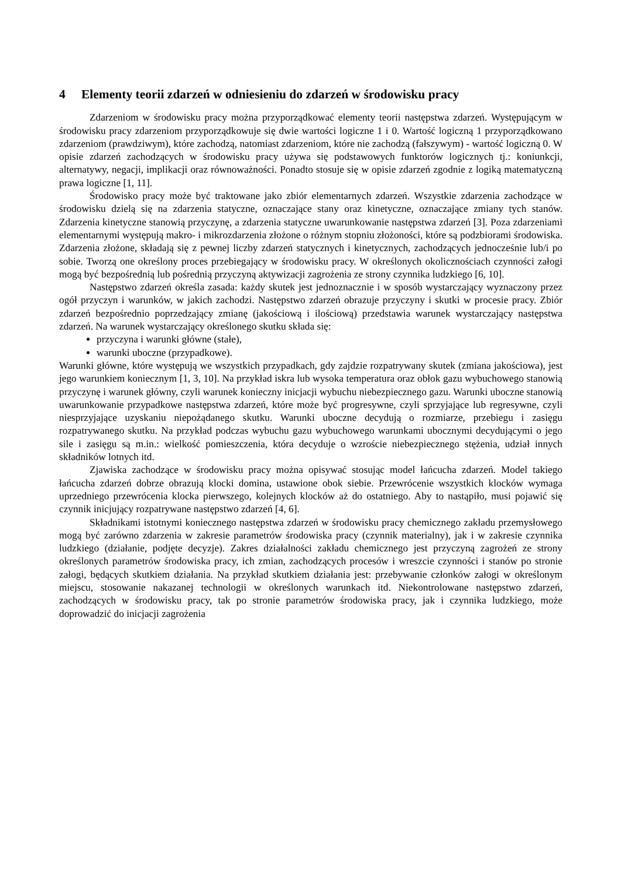4 Elementy teorii zdarzeń w odniesieniu do zdarzeń w środowisku pracy
Zdarzeniom w środowisku pracy można przyporządkować elementy teorii następstwa zdarzeń. Występującym w środowisku pracy zdarzeniom przyporządkowuje się dwie wartości logiczne 1 i 0. Wartość logiczną 1 przyporządkowano zdarzeniom (prawdziwym), które zachodzą, natomiast zdarzeniom, które nie zachodzą (fałszywym) - wartość logiczną 0. W opisie zdarzeń zachodzących w środowisku pracy używa się podstawowych funktorów logicznych tj.: koniunkcji, alternatywy, negacji, implikacji oraz równoważności. Ponadto stosuje się w opisie zdarzeń zgodnie z logiką matematyczną prawa logiczne [1, 11].
Środowisko pracy może być traktowane jako zbiór elementarnych zdarzeń. Wszystkie zdarzenia zachodzące w środowisku dzielą się na zdarzenia statyczne, oznaczające stany oraz kinetyczne, oznaczające zmiany tych stanów. Zdarzenia kinetyczne stanowią przyczynę, a zdarzenia statyczne uwarunkowanie następstwa zdarzeń [3]. Poza zdarzeniami elementarnymi występują makro- i mikrozdarzenia złożone o różnym stopniu złożoności, które są podzbiorami środowiska. Zdarzenia złożone, składają się z pewnej liczby zdarzeń statycznych i kinetycznych, zachodzących jednocześnie lub/i po sobie. Tworzą one określony proces przebiegający w środowisku pracy. W określonych okolicznościach czynności załogi mogą być bezpośrednią lub pośrednią przyczyną aktywizacji zagrożenia ze strony czynnika ludzkiego [6, 10].
Następstwo zdarzeń określa zasada: każdy skutek jest jednoznacznie i w sposób wystarczający wyznaczony przez ogół przyczyn i warunków, w jakich zachodzi. Następstwo zdarzeń obrazuje przyczyny i skutki w procesie pracy. Zbiór zdarzeń bezpośrednio poprzedzający zmianę (jakościową i ilościową) przedstawia warunek wystarczający następstwa zdarzeń. Na warunek wystarczający określonego skutku składa się:
przyczyna i warunki główne (stałe),
warunki uboczne (przypadkowe).
Warunki główne, które występują we wszystkich przypadkach, gdy zajdzie rozpatrywany skutek (zmiana jakościowa), jest jego warunkiem koniecznym [1, 3, 10]. Na przykład iskra lub wysoka temperatura oraz obłok gazu wybuchowego stanowią przyczynę i warunek główny, czyli warunek konieczny inicjacji wybuchu niebezpiecznego gazu. Warunki uboczne stanowią uwarunkowanie przypadkowe następstwa zdarzeń, które może być progresywne, czyli sprzyjające lub regresywne, czyli niesprzyjające uzyskaniu niepożądanego skutku. Warunki uboczne decydują o rozmiarze, przebiegu i zasięgu rozpatrywanego skutku. Na przykład podczas wybuchu gazu wybuchowego warunkami ubocznymi decydującymi o jego sile i zasięgu są m.in.: wielkość pomieszczenia, która decyduje o wzroście niebezpiecznego stężenia, udział innych składników lotnych itd.
Zjawiska zachodzące w środowisku pracy można opisywać stosując model łańcucha zdarzeń. Model takiego łańcucha zdarzeń dobrze obrazują klocki domina, ustawione obok siebie. Przewrócenie wszystkich klocków wymaga uprzedniego przewrócenia klocka pierwszego, kolejnych klocków aż do ostatniego. Aby to nastąpiło, musi pojawić się czynnik inicjujący rozpatrywane następstwo zdarzeń [4, 6].
Składnikami istotnymi koniecznego następstwa zdarzeń w środowisku pracy chemicznego zakładu przemysłowego mogą być zarówno zdarzenia w zakresie parametrów środowiska pracy (czynnik materialny), jak i w zakresie czynnika ludzkiego (działanie, podjęte decyzje). Zakres działalności zakładu chemicznego jest przyczyną zagrożeń ze strony określonych parametrów środowiska pracy, ich zmian, zachodzących procesów i wreszcie czynności i stanów po stronie załogi, będących skutkiem działania. Na przykład skutkiem działania jest: przebywanie członków załogi w określonym miejscu, stosowanie nakazanej technologii w określonych warunkach itd. Niekontrolowane następstwo zdarzeń, zachodzących w środowisku pracy, tak po stronie parametrów środowiska pracy, jak i czynnika ludzkiego, może doprowadzić do inicjacji zagrożenia